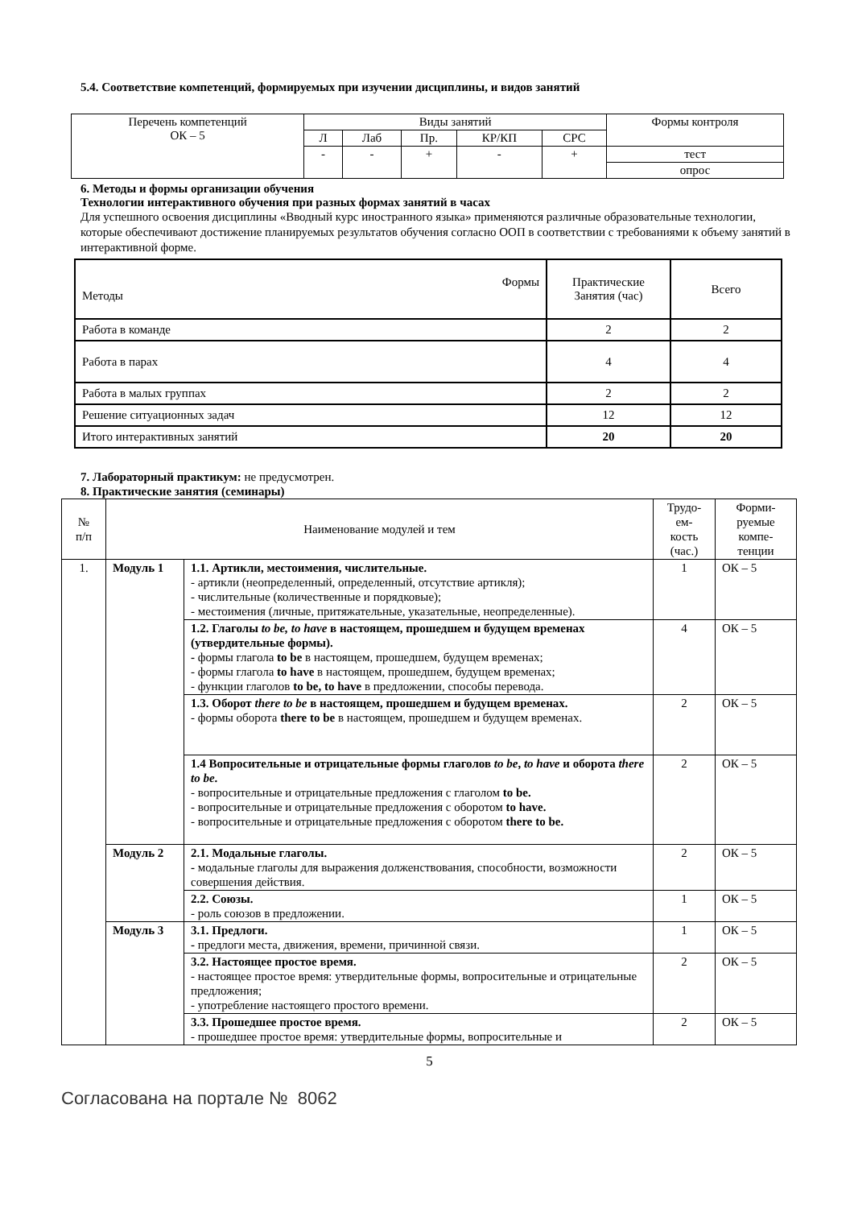5.4. Соответствие компетенций, формируемых при изучении дисциплины, и видов занятий
| Перечень компетенций ОК – 5 | Виды занятий | | | | | Формы контроля |
| | Л | Лаб | Пр. | КР/КП | СРС | |
| | - | - | + | - | + | тест |
| | | | | | | опрос |
6. Методы и формы организации обучения
Технологии интерактивного обучения при разных формах занятий в часах
Для успешного освоения дисциплины «Вводный курс иностранного языка» применяются различные образовательные технологии, которые обеспечивают достижение планируемых результатов обучения согласно ООП в соответствии с требованиями к объему занятий в интерактивной форме.
| Формы Методы | Практические Занятия (час) | Всего |
| Работа в команде | 2 | 2 |
| Работа в парах | 4 | 4 |
| Работа в малых группах | 2 | 2 |
| Решение ситуационных задач | 12 | 12 |
| Итого интерактивных занятий | 20 | 20 |
7. Лабораторный практикум: не предусмотрен.
8. Практические занятия (семинары)
| № п/п | Наименование модулей и тем | | Трудо- ем- кость (час.) | Форми- руемые компе- тенции |
| 1. | Модуль 1 | 1.1. Артикли, местоимения, числительные. - артикли (неопределенный, определенный, отсутствие артикля); - числительные (количественные и порядковые); - местоимения (личные, притяжательные, указательные, неопределенные). | 1 | ОК – 5 |
| | | 1.2. Глаголы to be, to have в настоящем, прошедшем и будущем временах (утвердительные формы). - формы глагола to be в настоящем, прошедшем, будущем временах; - формы глагола to have в настоящем, прошедшем, будущем временах; - функции глаголов to be, to have в предложении, способы перевода. | 4 | ОК – 5 |
| | | 1.3. Оборот there to be в настоящем, прошедшем и будущем временах. - формы оборота there to be в настоящем, прошедшем и будущем временах. | 2 | ОК – 5 |
| | | 1.4 Вопросительные и отрицательные формы глаголов to be , to have и оборота there to be . - вопросительные и отрицательные предложения с глаголом to be. - вопросительные и отрицательные предложения с оборотом to have. - вопросительные и отрицательные предложения с оборотом there to be. | 2 | ОК – 5 |
| | Модуль 2 | 2.1. Модальные глаголы. - модальные глаголы для выражения долженствования, способности, возможности совершения действия. | 2 | ОК – 5 |
| | | 2.2. Союзы. - роль союзов в предложении. | 1 | ОК – 5 |
| | Модуль 3 | 3.1. Предлоги. - предлоги места, движения, времени, причинной связи. | 1 | ОК – 5 |
| | | 3.2. Настоящее простое время. - настоящее простое время: утвердительные формы, вопросительные и отрицательные предложения; - употребление настоящего простого времени. | 2 | ОК – 5 |
| | | 3.3. Прошедшее простое время. - прошедшее простое время: утвердительные формы, вопросительные и | 2 | ОК – 5 |
5
Согласована на портале № 8062